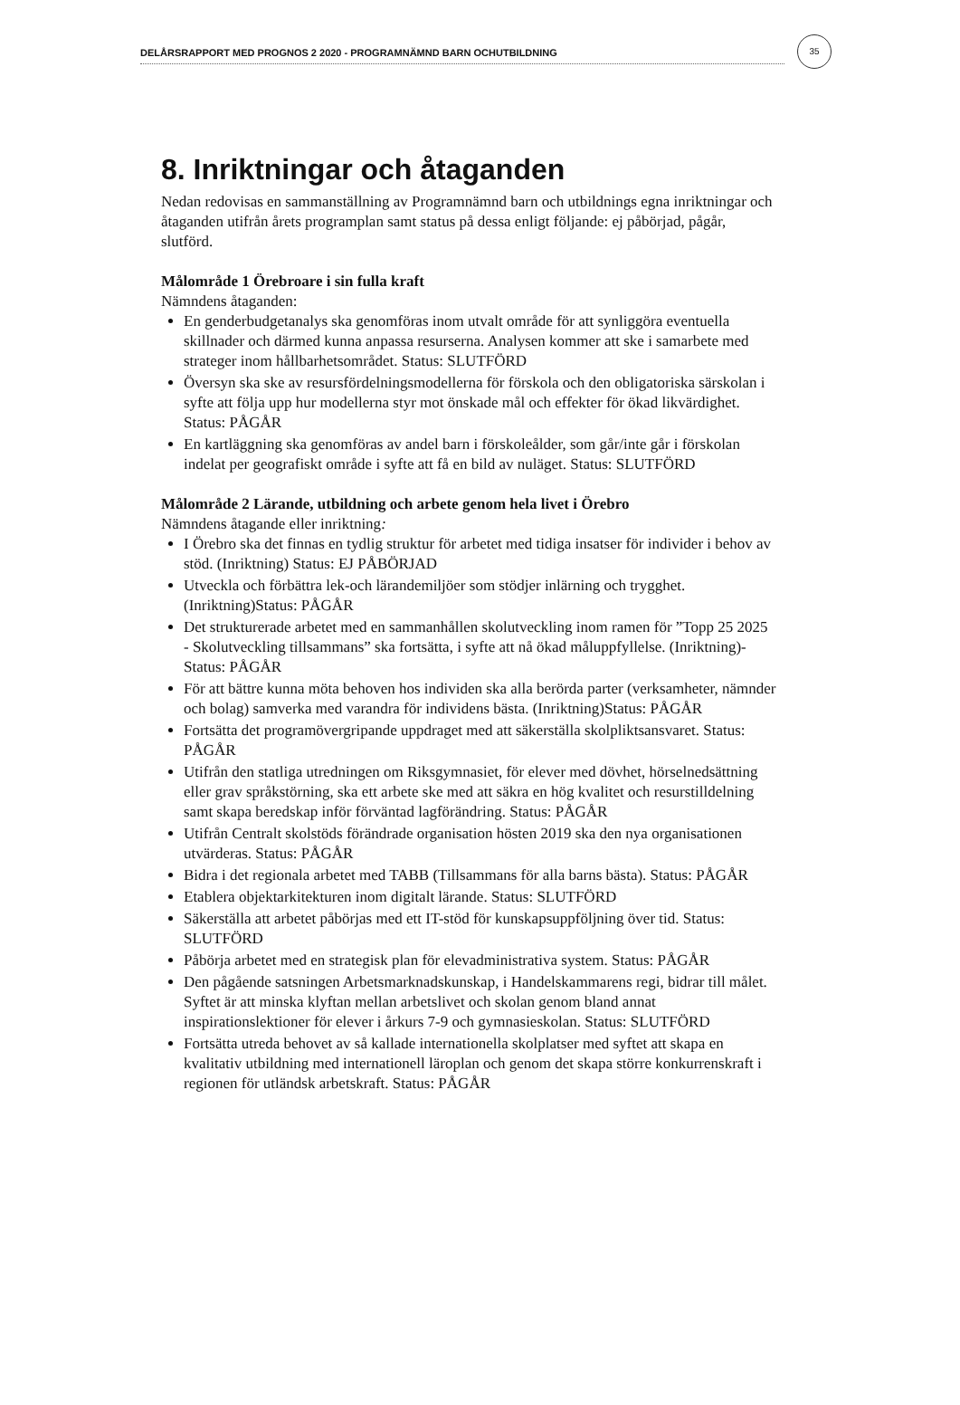DELÅRSRAPPORT MED PROGNOS 2 2020 - PROGRAMNÄMND BARN OCHUTBILDNING
35
8. Inriktningar och åtaganden
Nedan redovisas en sammanställning av Programnämnd barn och utbildnings egna inriktningar och åtaganden utifrån årets programplan samt status på dessa enligt följande: ej påbörjad, pågår, slutförd.
Målområde 1 Örebroare i sin fulla kraft
Nämndens åtaganden:
En genderbudgetanalys ska genomföras inom utvalt område för att synliggöra eventuella skillnader och därmed kunna anpassa resurserna. Analysen kommer att ske i samarbete med strateger inom hållbarhetsområdet. Status: SLUTFÖRD
Översyn ska ske av resursfördelningsmodellerna för förskola och den obligatoriska särskolan i syfte att följa upp hur modellerna styr mot önskade mål och effekter för ökad likvärdighet. Status: PÅGÅR
En kartläggning ska genomföras av andel barn i förskoleålder, som går/inte går i förskolan indelat per geografiskt område i syfte att få en bild av nuläget. Status: SLUTFÖRD
Målområde 2 Lärande, utbildning och arbete genom hela livet i Örebro
Nämndens åtagande eller inriktning:
I Örebro ska det finnas en tydlig struktur för arbetet med tidiga insatser för individer i behov av stöd. (Inriktning) Status: EJ PÅBÖRJAD
Utveckla och förbättra lek-och lärandemiljöer som stödjer inlärning och trygghet. (Inriktning)Status: PÅGÅR
Det strukturerade arbetet med en sammanhållen skolutveckling inom ramen för ”Topp 25 2025 - Skolutveckling tillsammans” ska fortsätta, i syfte att nå ökad måluppfyllelse. (Inriktning)- Status: PÅGÅR
För att bättre kunna möta behoven hos individen ska alla berörda parter (verksamheter, nämnder och bolag) samverka med varandra för individens bästa. (Inriktning)Status: PÅGÅR
Fortsätta det programövergripande uppdraget med att säkerställa skolpliktsansvaret. Status: PÅGÅR
Utifrån den statliga utredningen om Riksgymnasiet, för elever med dövhet, hörselnedsättning eller grav språkstörning, ska ett arbete ske med att säkra en hög kvalitet och resurstilldelning samt skapa beredskap inför förväntad lagförändring. Status: PÅGÅR
Utifrån Centralt skolstöds förändrade organisation hösten 2019 ska den nya organisationen utvärderas. Status: PÅGÅR
Bidra i det regionala arbetet med TABB (Tillsammans för alla barns bästa). Status: PÅGÅR
Etablera objektarkitekturen inom digitalt lärande. Status: SLUTFÖRD
Säkerställa att arbetet påbörjas med ett IT-stöd för kunskapsuppföljning över tid. Status: SLUTFÖRD
Påbörja arbetet med en strategisk plan för elevadministrativa system. Status: PÅGÅR
Den pågående satsningen Arbetsmarknadskunskap, i Handelskammarens regi, bidrar till målet. Syftet är att minska klyftan mellan arbetslivet och skolan genom bland annat inspirationslektioner för elever i årkurs 7-9 och gymnasieskolan. Status: SLUTFÖRD
Fortsätta utreda behovet av så kallade internationella skolplatser med syftet att skapa en kvalitativ utbildning med internationell läroplan och genom det skapa större konkurrenskraft i regionen för utländsk arbetskraft. Status: PÅGÅR